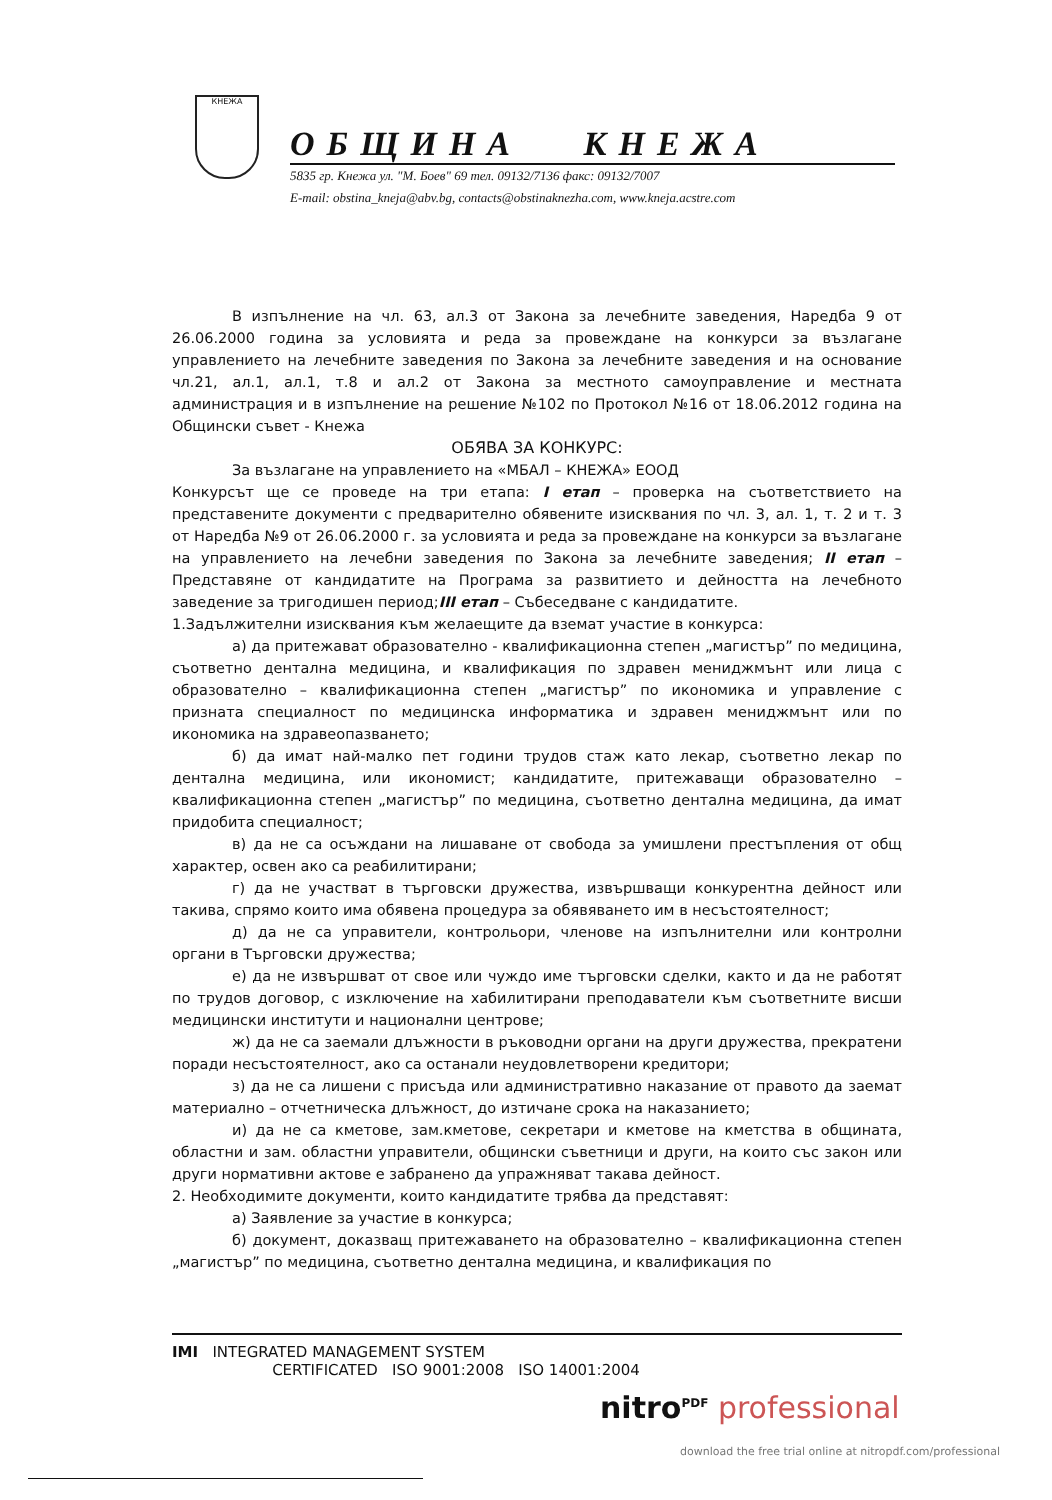КНЕЖА
ОБЩИНА КНЕЖА
5835 гр. Кнежа ул. "М. Боев" 69 тел. 09132/7136 факс: 09132/7007
E-mail: obstina_kneja@abv.bg, contacts@obstinaknezha.com, www.kneja.acstre.com
В изпълнение на чл. 63, ал.3 от Закона за лечебните заведения, Наредба 9 от 26.06.2000 година за условията и реда за провеждане на конкурси за възлагане управлението на лечебните заведения по Закона за лечебните заведения и на основание чл.21, ал.1, ал.1, т.8 и ал.2 от Закона за местното самоуправление и местната администрация и в изпълнение на решение №102 по Протокол №16 от 18.06.2012 година на Общински съвет - Кнежа
ОБЯВА ЗА КОНКУРС:
За възлагане на управлението на «МБАЛ – КНЕЖА» ЕООД
Конкурсът ще се проведе на три етапа: I етап – проверка на съответствието на представените документи с предварително обявените изисквания по чл. 3, ал. 1, т. 2 и т. 3 от Наредба №9 от 26.06.2000 г. за условията и реда за провеждане на конкурси за възлагане на управлението на лечебни заведения по Закона за лечебните заведения; II етап – Представяне от кандидатите на Програма за развитието и дейността на лечебното заведение за тригодишен период;III етап – Събеседване с кандидатите.
1.Задължителни изисквания към желаещите да вземат участие в конкурса:
а) да притежават образователно - квалификационна степен „магистър” по медицина, съответно дентална медицина, и квалификация по здравен мениджмънт или лица с образователно – квалификационна степен „магистър” по икономика и управление с призната специалност по медицинска информатика и здравен мениджмънт или по икономика на здравеопазването;
б) да имат най-малко пет години трудов стаж като лекар, съответно лекар по дентална медицина, или икономист; кандидатите, притежаващи образователно – квалификационна степен „магистър” по медицина, съответно дентална медицина, да имат придобита специалност;
в) да не са осъждани на лишаване от свобода за умишлени престъпления от общ характер, освен ако са реабилитирани;
г) да не участват в търговски дружества, извършващи конкурентна дейност или такива, спрямо които има обявена процедура за обявяването им в несъстоятелност;
д) да не са управители, контрольори, членове на изпълнителни или контролни органи в Търговски дружества;
е) да не извършват от свое или чуждо име търговски сделки, както и да не работят по трудов договор, с изключение на хабилитирани преподаватели към съответните висши медицински институти и национални центрове;
ж) да не са заемали длъжности в ръководни органи на други дружества, прекратени поради несъстоятелност, ако са останали неудовлетворени кредитори;
з) да не са лишени с присъда или административно наказание от правото да заемат материално – отчетническа длъжност, до изтичане срока на наказанието;
и) да не са кметове, зам.кметове, секретари и кметове на кметства в общината, областни и зам. областни управители, общински съветници и други, на които със закон или други нормативни актове е забранено да упражняват такава дейност.
2. Необходимите документи, които кандидатите трябва да представят:
а) Заявление за участие в конкурса;
б) документ, доказващ притежаването на образователно – квалификационна степен „магистър” по медицина, съответно дентална медицина, и квалификация по
IMI INTEGRATED MANAGEMENT SYSTEM
CERTIFICATED ISO 9001:2008 ISO 14001:2004
nitro<sup>PDF</sup> professional
download the free trial online at nitropdf.com/professional